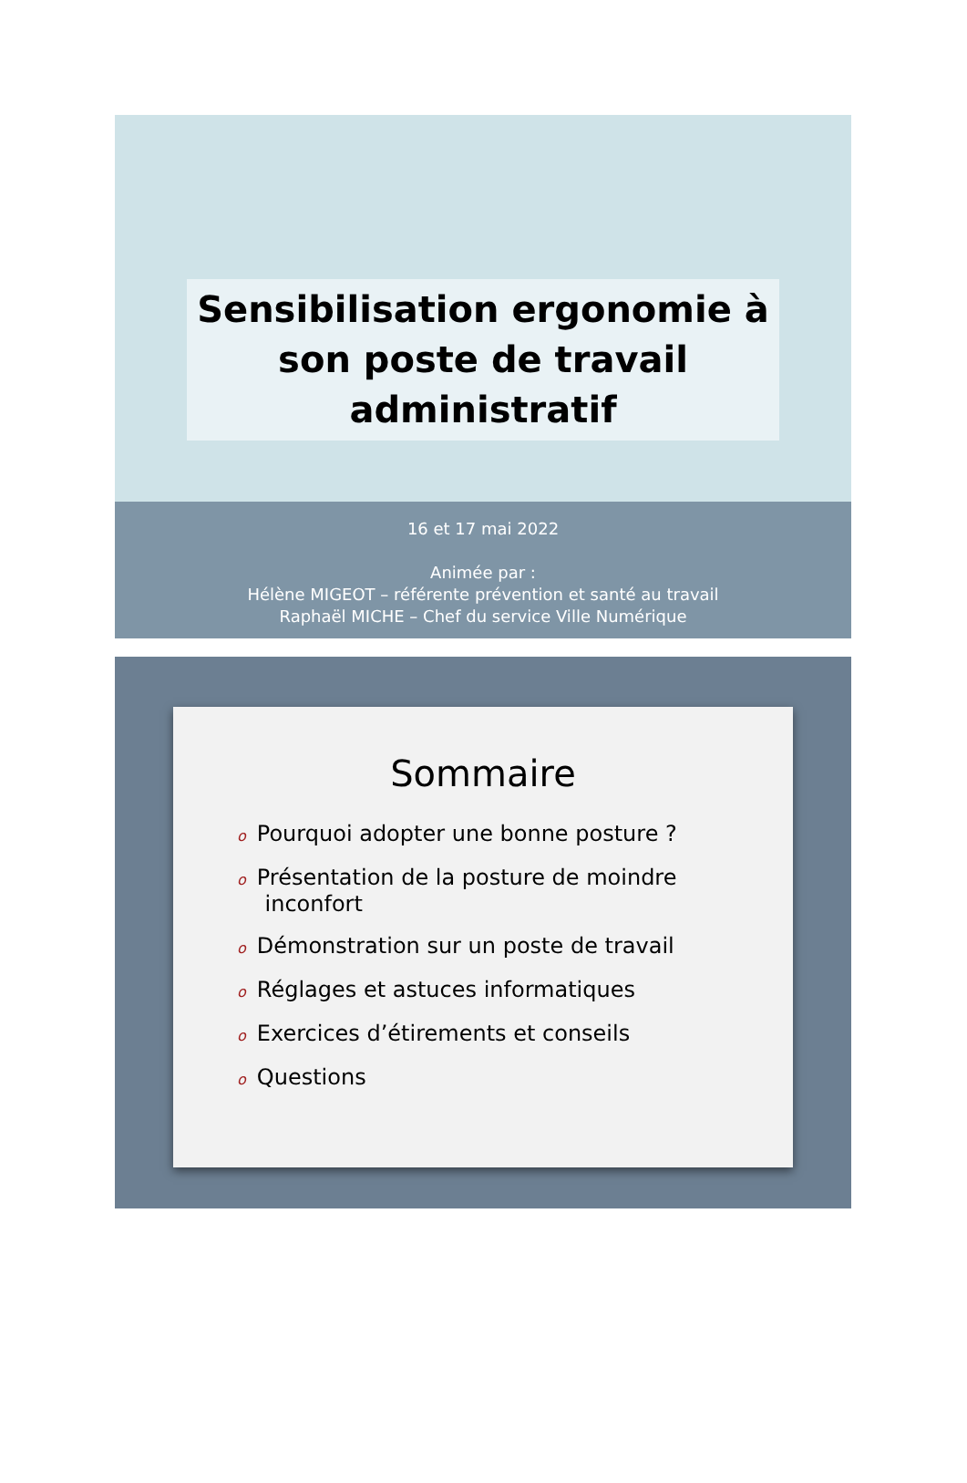Sensibilisation ergonomie à son poste de travail administratif
16 et 17 mai 2022
Animée par :
Hélène MIGEOT – référente prévention et santé au travail
Raphaël MICHE – Chef du service Ville Numérique
Sommaire
o Pourquoi adopter une bonne posture ?
o Présentation de la posture de moindre
inconfort
o Démonstration sur un poste de travail
o Réglages et astuces informatiques
o Exercices d’étirements et conseils
o Questions